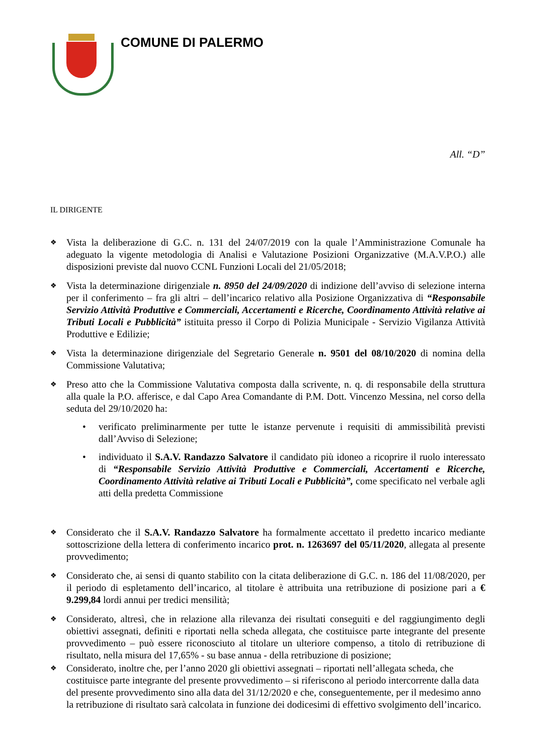COMUNE DI PALERMO
All. “D”
IL DIRIGENTE
❖
Vista la deliberazione di G.C. n. 131 del 24/07/2019 con la quale l’Amministrazione Comunale ha adeguato la vigente metodologia di Analisi e Valutazione Posizioni Organizzative (M.A.V.P.O.) alle disposizioni previste dal nuovo CCNL Funzioni Locali del 21/05/2018;
❖
Vista la determinazione dirigenziale n. 8950 del 24/09/2020 di indizione dell’avviso di selezione interna per il conferimento – fra gli altri – dell’incarico relativo alla Posizione Organizzativa di “Responsabile Servizio Attività Produttive e Commerciali, Accertamenti e Ricerche, Coordinamento Attività relative ai Tributi Locali e Pubblicità” istituita presso il Corpo di Polizia Municipale - Servizio Vigilanza Attività Produttive e Edilizie;
❖
Vista la determinazione dirigenziale del Segretario Generale n. 9501 del 08/10/2020 di nomina della Commissione Valutativa;
❖
Preso atto che la Commissione Valutativa composta dalla scrivente, n. q. di responsabile della struttura alla quale la P.O. afferisce, e dal Capo Area Comandante di P.M. Dott. Vincenzo Messina, nel corso della seduta del 29/10/2020 ha:
• verificato preliminarmente per tutte le istanze pervenute i requisiti di ammissibilità previsti dall’Avviso di Selezione;
• individuato il S.A.V. Randazzo Salvatore il candidato più idoneo a ricoprire il ruolo interessato di “Responsabile Servizio Attività Produttive e Commerciali, Accertamenti e Ricerche, Coordinamento Attività relative ai Tributi Locali e Pubblicità”, come specificato nel verbale agli atti della predetta Commissione
❖
Considerato che il S.A.V. Randazzo Salvatore ha formalmente accettato il predetto incarico mediante sottoscrizione della lettera di conferimento incarico prot. n. 1263697 del 05/11/2020, allegata al presente provvedimento;
❖
Considerato che, ai sensi di quanto stabilito con la citata deliberazione di G.C. n. 186 del 11/08/2020, per il periodo di espletamento dell’incarico, al titolare è attribuita una retribuzione di posizione pari a € 9.299,84 lordi annui per tredici mensilità;
❖
Considerato, altresì, che in relazione alla rilevanza dei risultati conseguiti e del raggiungimento degli obiettivi assegnati, definiti e riportati nella scheda allegata, che costituisce parte integrante del presente provvedimento – può essere riconosciuto al titolare un ulteriore compenso, a titolo di retribuzione di risultato, nella misura del 17,65% - su base annua - della retribuzione di posizione;
❖
Considerato, inoltre che, per l’anno 2020 gli obiettivi assegnati – riportati nell’allegata scheda, che costituisce parte integrante del presente provvedimento – si riferiscono al periodo intercorrente dalla data del presente provvedimento sino alla data del 31/12/2020 e che, conseguentemente, per il medesimo anno la retribuzione di risultato sarà calcolata in funzione dei dodicesimi di effettivo svolgimento dell’incarico.